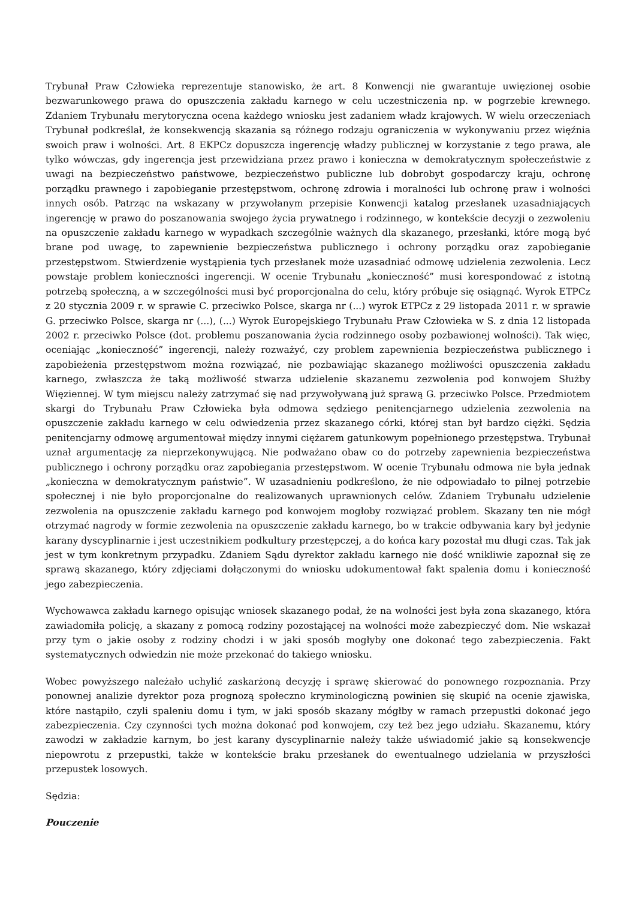Trybunał Praw Człowieka reprezentuje stanowisko, że art. 8 Konwencji nie gwarantuje uwięzionej osobie bezwarunkowego prawa do opuszczenia zakładu karnego w celu uczestniczenia np. w pogrzebie krewnego. Zdaniem Trybunału merytoryczna ocena każdego wniosku jest zadaniem władz krajowych. W wielu orzeczeniach Trybunał podkreślał, że konsekwencją skazania są różnego rodzaju ograniczenia w wykonywaniu przez więźnia swoich praw i wolności. Art. 8 EKPCz dopuszcza ingerencję władzy publicznej w korzystanie z tego prawa, ale tylko wówczas, gdy ingerencja jest przewidziana przez prawo i konieczna w demokratycznym społeczeństwie z uwagi na bezpieczeństwo państwowe, bezpieczeństwo publiczne lub dobrobyt gospodarczy kraju, ochronę porządku prawnego i zapobieganie przestępstwom, ochronę zdrowia i moralności lub ochronę praw i wolności innych osób. Patrząc na wskazany w przywołanym przepisie Konwencji katalog przesłanek uzasadniających ingerencję w prawo do poszanowania swojego życia prywatnego i rodzinnego, w kontekście decyzji o zezwoleniu na opuszczenie zakładu karnego w wypadkach szczególnie ważnych dla skazanego, przesłanki, które mogą być brane pod uwagę, to zapewnienie bezpieczeństwa publicznego i ochrony porządku oraz zapobieganie przestępstwom. Stwierdzenie wystąpienia tych przesłanek może uzasadniać odmowę udzielenia zezwolenia. Lecz powstaje problem konieczności ingerencji. W ocenie Trybunału „konieczność” musi korespondować z istotną potrzebą społeczną, a w szczególności musi być proporcjonalna do celu, który próbuje się osiągnąć. Wyrok ETPCz z 20 stycznia 2009 r. w sprawie C. przeciwko Polsce, skarga nr (...) wyrok ETPCz z 29 listopada 2011 r. w sprawie G. przeciwko Polsce, skarga nr (...), (...) Wyrok Europejskiego Trybunału Praw Człowieka w S. z dnia 12 listopada 2002 r. przeciwko Polsce (dot. problemu poszanowania życia rodzinnego osoby pozbawionej wolności). Tak więc, oceniając „konieczność” ingerencji, należy rozważyć, czy problem zapewnienia bezpieczeństwa publicznego i zapobieżenia przestępstwom można rozwiązać, nie pozbawiając skazanego możliwości opuszczenia zakładu karnego, zwłaszcza że taką możliwość stwarza udzielenie skazanemu zezwolenia pod konwojem Służby Więziennej. W tym miejscu należy zatrzymać się nad przywoływaną już sprawą G. przeciwko Polsce. Przedmiotem skargi do Trybunału Praw Człowieka była odmowa sędziego penitencjarnego udzielenia zezwolenia na opuszczenie zakładu karnego w celu odwiedzenia przez skazanego córki, której stan był bardzo ciężki. Sędzia penitencjarny odmowę argumentował między innymi ciężarem gatunkowym popełnionego przestępstwa. Trybunał uznał argumentację za nieprzekonywującą. Nie podważano obaw co do potrzeby zapewnienia bezpieczeństwa publicznego i ochrony porządku oraz zapobiegania przestępstwom. W ocenie Trybunału odmowa nie była jednak „konieczna w demokratycznym państwie”. W uzasadnieniu podkreślono, że nie odpowiadało to pilnej potrzebie społecznej i nie było proporcjonalne do realizowanych uprawnionych celów. Zdaniem Trybunału udzielenie zezwolenia na opuszczenie zakładu karnego pod konwojem mogłoby rozwiązać problem. Skazany ten nie mógł otrzymać nagrody w formie zezwolenia na opuszczenie zakładu karnego, bo w trakcie odbywania kary był jedynie karany dyscyplinarnie i jest uczestnikiem podkultury przestępczej, a do końca kary pozostał mu długi czas. Tak jak jest w tym konkretnym przypadku. Zdaniem Sądu dyrektor zakładu karnego nie dość wnikliwie zapoznał się ze sprawą skazanego, który zdjęciami dołączonymi do wniosku udokumentował fakt spalenia domu i konieczność jego zabezpieczenia.
Wychowawca zakładu karnego opisując wniosek skazanego podał, że na wolności jest była zona skazanego, która zawiadomiła policję, a skazany z pomocą rodziny pozostającej na wolności może zabezpieczyć dom. Nie wskazał przy tym o jakie osoby z rodziny chodzi i w jaki sposób mogłyby one dokonać tego zabezpieczenia. Fakt systematycznych odwiedzin nie może przekonać do takiego wniosku.
Wobec powyższego należało uchylić zaskarżoną decyzję i sprawę skierować do ponownego rozpoznania. Przy ponownej analizie dyrektor poza prognozą społeczno kryminologiczną powinien się skupić na ocenie zjawiska, które nastąpiło, czyli spaleniu domu i tym, w jaki sposób skazany mógłby w ramach przepustki dokonać jego zabezpieczenia. Czy czynności tych można dokonać pod konwojem, czy też bez jego udziału. Skazanemu, który zawodzi w zakładzie karnym, bo jest karany dyscyplinarnie należy także uświadomić jakie są konsekwencje niepowrotu z przepustki, także w kontekście braku przesłanek do ewentualnego udzielania w przyszłości przepustek losowych.
Sędzia:
Pouczenie